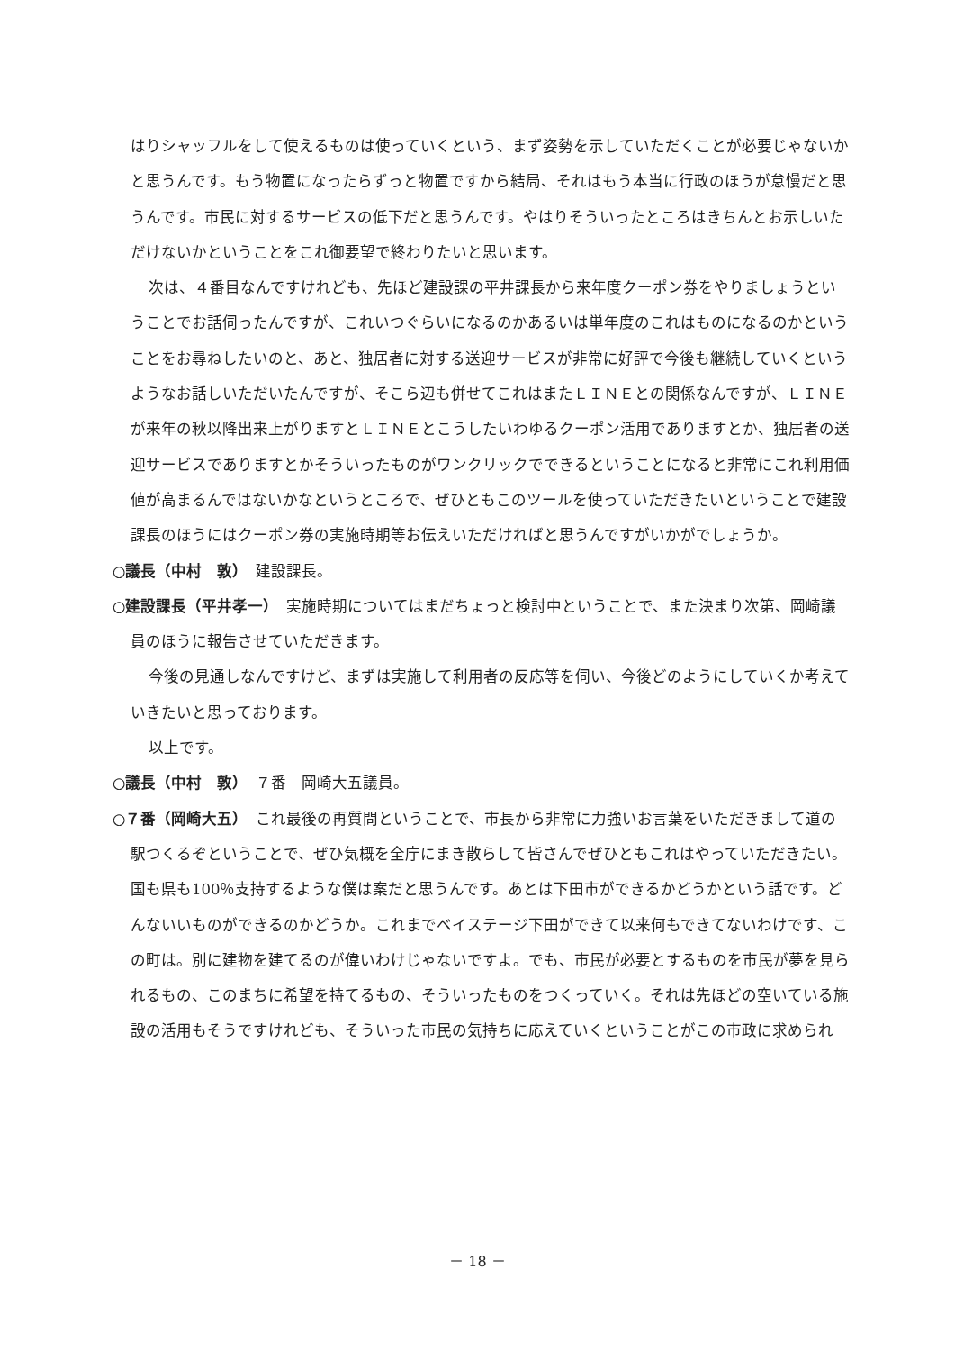はりシャッフルをして使えるものは使っていくという、まず姿勢を示していただくことが必要じゃないかと思うんです。もう物置になったらずっと物置ですから結局、それはもう本当に行政のほうが怠慢だと思うんです。市民に対するサービスの低下だと思うんです。やはりそういったところはきちんとお示しいただけないかということをこれ御要望で終わりたいと思います。
次は、４番目なんですけれども、先ほど建設課の平井課長から来年度クーポン券をやりましょうということでお話伺ったんですが、これいつぐらいになるのかあるいは単年度のこれはものになるのかということをお尋ねしたいのと、あと、独居者に対する送迎サービスが非常に好評で今後も継続していくというようなお話しいただいたんですが、そこら辺も併せてこれはまたＬＩＮＥとの関係なんですが、ＬＩＮＥが来年の秋以降出来上がりますとＬＩＮＥとこうしたいわゆるクーポン活用でありますとか、独居者の送迎サービスでありますとかそういったものがワンクリックでできるということになると非常にこれ利用価値が高まるんではないかなというところで、ぜひともこのツールを使っていただきたいということで建設課長のほうにはクーポン券の実施時期等お伝えいただければと思うんですがいかがでしょうか。
○議長（中村　敦）　建設課長。
○建設課長（平井孝一）　実施時期についてはまだちょっと検討中ということで、また決まり次第、岡崎議員のほうに報告させていただきます。
今後の見通しなんですけど、まずは実施して利用者の反応等を伺い、今後どのようにしていくか考えていきたいと思っております。
以上です。
○議長（中村　敦）　７番　岡崎大五議員。
○７番（岡崎大五）　これ最後の再質問ということで、市長から非常に力強いお言葉をいただきまして道の駅つくるぞということで、ぜひ気概を全庁にまき散らして皆さんでぜひともこれはやっていただきたい。国も県も100％支持するような僕は案だと思うんです。あとは下田市ができるかどうかという話です。どんないいものができるのかどうか。これまでベイステージ下田ができて以来何もできてないわけです、この町は。別に建物を建てるのが偉いわけじゃないですよ。でも、市民が必要とするものを市民が夢を見られるもの、このまちに希望を持てるもの、そういったものをつくっていく。それは先ほどの空いている施設の活用もそうですけれども、そういった市民の気持ちに応えていくということがこの市政に求められ
－ 18 －